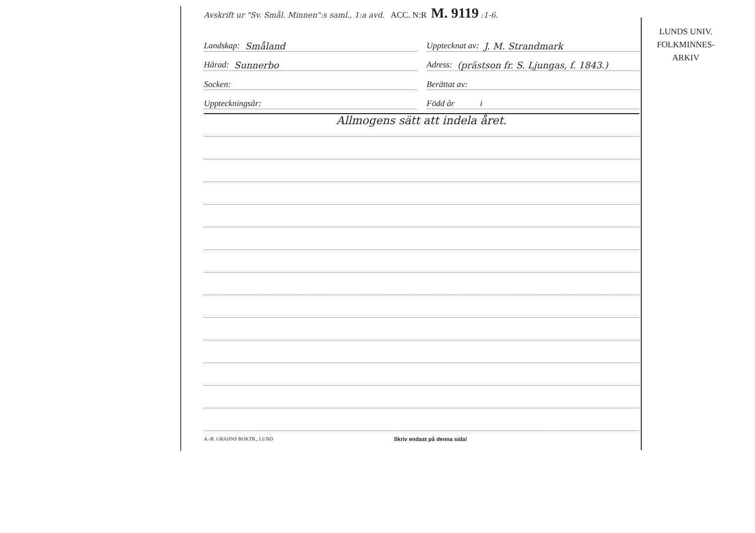Avskrift ur "Sv. Smål. Minnen":s saml., 1:a avd. ACC. N:R M. 9119 :1-6.
Landskap: Småland
Upptecknat av: J. M. Strandmark
Härad: Sunnerbo
Adress: (prästson fr. S. Ljungas, f. 1843.)
Socken:
Berättat av:
Uppteckningsår:
Född år i
Allmogens sätt att indela året.
A.-B. GRAHNS BOKTR., LUND Skriv endast på denna sida!
LUNDS UNIV.
FOLKMINNES-
ARKIV